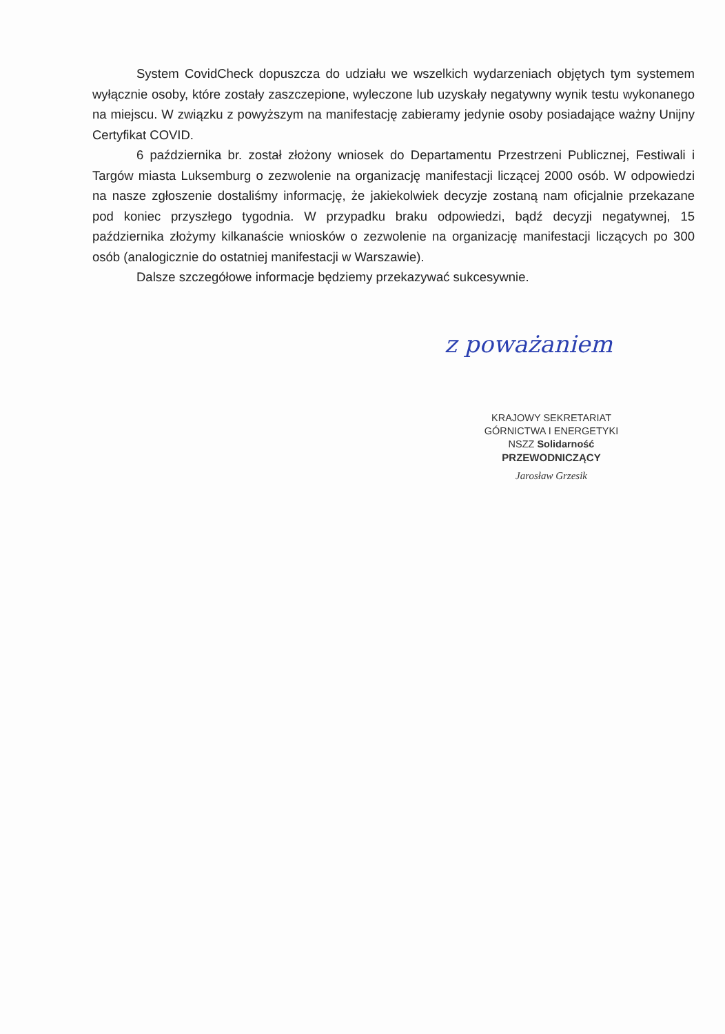System CovidCheck dopuszcza do udziału we wszelkich wydarzeniach objętych tym systemem wyłącznie osoby, które zostały zaszczepione, wyleczone lub uzyskały negatywny wynik testu wykonanego na miejscu. W związku z powyższym na manifestację zabieramy jedynie osoby posiadające ważny Unijny Certyfikat COVID.
6 października br. został złożony wniosek do Departamentu Przestrzeni Publicznej, Festiwali i Targów miasta Luksemburg o zezwolenie na organizację manifestacji liczącej 2000 osób. W odpowiedzi na nasze zgłoszenie dostaliśmy informację, że jakiekolwiek decyzje zostaną nam oficjalnie przekazane pod koniec przyszłego tygodnia. W przypadku braku odpowiedzi, bądź decyzji negatywnej, 15 października złożymy kilkanaście wniosków o zezwolenie na organizację manifestacji liczących po 300 osób (analogicznie do ostatniej manifestacji w Warszawie).
Dalsze szczegółowe informacje będziemy przekazywać sukcesywnie.
z poważaniem
KRAJOWY SEKRETARIAT
GÓRNICTWA I ENERGETYKI
NSZZ Solidarność
PRZEWODNICZĄCY
Jarosław Grzesik